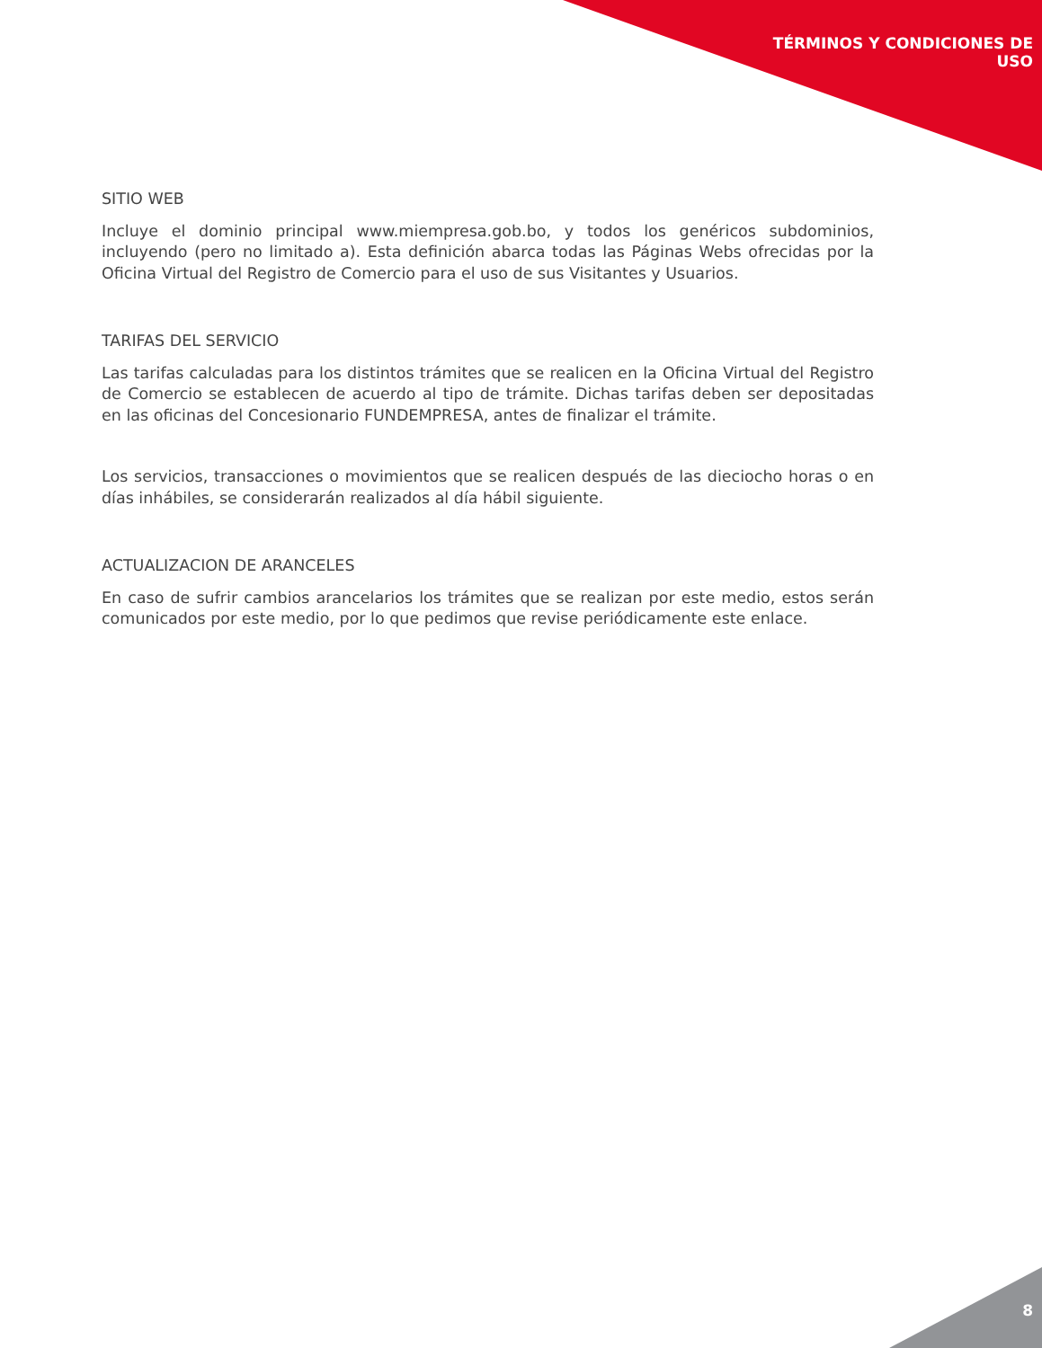TÉRMINOS Y CONDICIONES DE
USO
SITIO WEB
Incluye el dominio principal www.miempresa.gob.bo, y todos los genéricos subdominios, incluyendo (pero no limitado a). Esta definición abarca todas las Páginas Webs ofrecidas por la Oficina Virtual del Registro de Comercio para el uso de sus Visitantes y Usuarios.
TARIFAS DEL SERVICIO
Las tarifas calculadas para los distintos trámites que se realicen en la Oficina Virtual del Registro de Comercio se establecen de acuerdo al tipo de trámite. Dichas tarifas deben ser depositadas en las oficinas del Concesionario FUNDEMPRESA, antes de finalizar el trámite.
Los servicios, transacciones o movimientos que se realicen después de las dieciocho horas o en días inhábiles, se considerarán realizados al día hábil siguiente.
ACTUALIZACION DE ARANCELES
En caso de sufrir cambios arancelarios los trámites que se realizan por este medio, estos serán comunicados por este medio, por lo que pedimos que revise periódicamente este enlace.
8